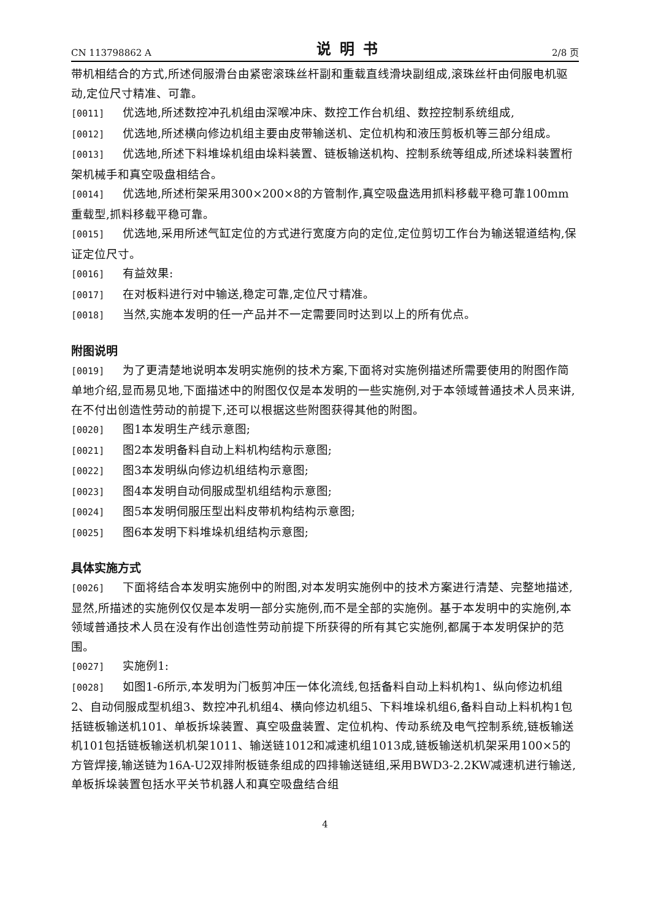CN 113798862 A 说明书 2/8 页
带机相结合的方式,所述伺服滑台由紧密滚珠丝杆副和重载直线滑块副组成,滚珠丝杆由伺服电机驱动,定位尺寸精准、可靠。
[0011] 优选地,所述数控冲孔机组由深喉冲床、数控工作台机组、数控控制系统组成,
[0012] 优选地,所述横向修边机组主要由皮带输送机、定位机构和液压剪板机等三部分组成。
[0013] 优选地,所述下料堆垛机组由垛料装置、链板输送机构、控制系统等组成,所述垛料装置桁架机械手和真空吸盘相结合。
[0014] 优选地,所述桁架采用300×200×8的方管制作,真空吸盘选用抓料移载平稳可靠100mm重载型,抓料移载平稳可靠。
[0015] 优选地,采用所述气缸定位的方式进行宽度方向的定位,定位剪切工作台为输送辊道结构,保证定位尺寸。
[0016] 有益效果:
[0017] 在对板料进行对中输送,稳定可靠,定位尺寸精准。
[0018] 当然,实施本发明的任一产品并不一定需要同时达到以上的所有优点。
附图说明
[0019] 为了更清楚地说明本发明实施例的技术方案,下面将对实施例描述所需要使用的附图作简单地介绍,显而易见地,下面描述中的附图仅仅是本发明的一些实施例,对于本领域普通技术人员来讲,在不付出创造性劳动的前提下,还可以根据这些附图获得其他的附图。
[0020] 图1本发明生产线示意图;
[0021] 图2本发明备料自动上料机构结构示意图;
[0022] 图3本发明纵向修边机组结构示意图;
[0023] 图4本发明自动伺服成型机组结构示意图;
[0024] 图5本发明伺服压型出料皮带机构结构示意图;
[0025] 图6本发明下料堆垛机组结构示意图;
具体实施方式
[0026] 下面将结合本发明实施例中的附图,对本发明实施例中的技术方案进行清楚、完整地描述,显然,所描述的实施例仅仅是本发明一部分实施例,而不是全部的实施例。基于本发明中的实施例,本领域普通技术人员在没有作出创造性劳动前提下所获得的所有其它实施例,都属于本发明保护的范围。
[0027] 实施例1:
[0028] 如图1-6所示,本发明为门板剪冲压一体化流线,包括备料自动上料机构1、纵向修边机组2、自动伺服成型机组3、数控冲孔机组4、横向修边机组5、下料堆垛机组6,备料自动上料机构1包括链板输送机101、单板拆垛装置、真空吸盘装置、定位机构、传动系统及电气控制系统,链板输送机101包括链板输送机机架1011、输送链1012和减速机组1013成,链板输送机机架采用100×5的方管焊接,输送链为16A-U2双排附板链条组成的四排输送链组,采用BWD3-2.2KW减速机进行输送,单板拆垛装置包括水平关节机器人和真空吸盘结合组
4